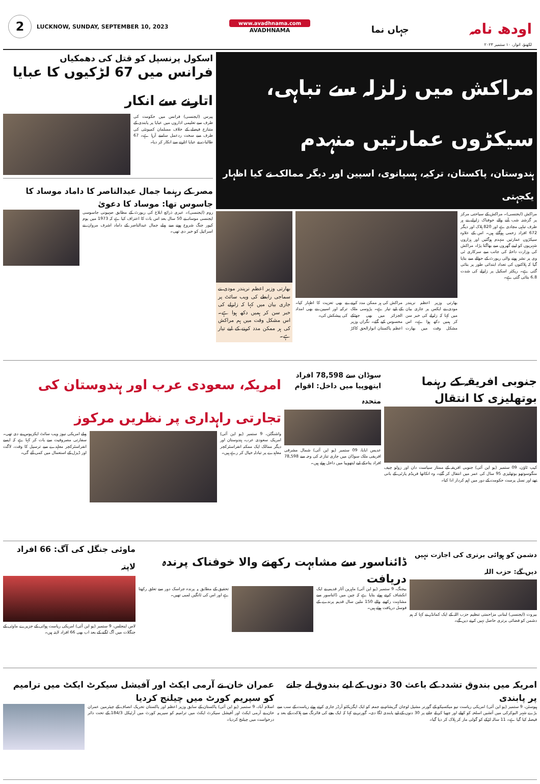2
LUCKNOW, SUNDAY, SEPTEMBER 10, 2023
www.avadhnama.com
AVADHNAMA
جہاں نما
اودھ نامہ
لکھنؤ، اتوار، ۱۰ ستمبر ۲۰۲۳
مراکش میں زلزلہ سے تباہی، سیکڑوں عمارتیں منہدم
ہندوستان، پاکستان، ترکیہ، ہسپانوی، اسپین اور دیگر ممالک نے کیا اظہار یکجہتی
مراکش (ایجنسی)۔ مراکش کے سیاحتی مرکز پر گزشتہ شب آنے والے خوفناک زلزلے نے ہر طرف تباہی مچادی ہے اور 820 ہلاک اور دیگر 672 افراد زخمی ہوگئے ہیں۔ اس کے علاوہ سیکڑوں عمارتیں منہدم ہوگئیں اور ہزاروں شہریوں کو اپنے گھروں سے بھاگنا پڑا۔ مراکش کی وزارت داخلہ کی جانب سے سرکاری ٹی وی پر نشر ہونے والی رپورٹ کے حوالے سے بتایا گیا کہ ہلاکتوں کی تعداد ابتدائی طور پر بتائی گئی ہے۔ ریکٹر اسکیل پر زلزلے کی شدت 6.8 بتائی گئی ہے۔
بھارتی وزیر اعظم نریندر مودی نے ایکس پر جاری بیان میں کہا کہ زلزلے کی خبر سن کر ہمیں دکھ ہوا ہے۔ اس مشکل وقت میں بھارت مراکش کی ہر ممکن مدد کرنے کے لیے تیار ہے۔ پڑوسی ملک الجزائر میں بھی جھٹکے محسوس کیے گئے۔ نگراں وزیر اعظم پاکستان انوارالحق کاکڑ نے بھی تعزیت کا اظہار کیا۔ ترکیہ اور اسپین نے بھی امداد کی پیشکش کی۔
بھارتی وزیر اعظم نریندر مودی نے سماجی رابطے کی ویب سائٹ پر جاری بیان میں کہا کہ زلزلے کی خبر سن کر ہمیں دکھ ہوا ہے۔ اس مشکل وقت میں ہم مراکش کی ہر ممکن مدد کرنے کے لیے تیار ہے۔
اسکول پرنسپل کو قتل کی دھمکیاں
فرانس میں 67 لڑکیوں کا عبایا اتارنے سے انکار
پیرس (ایجنسی) فرانس میں حکومت کی طرف سے تعلیمی اداروں میں عبایا پر پابندی کے متنازع فیصلے کے خلاف مسلمان کمیونٹی کی طرف سے سخت ردعمل سامنے آرہا ہے۔ 67 طالبات نے عبایا اتارنے سے انکار کر دیا۔
مصر کے رہنما جمال عبدالناصر کا داماد موساد کا جاسوس تھا: موساد کا دعویٰ
روم (ایجنسی)۔ عبری ذرائع ابلاغ کی رپورٹ کے مطابق صہیونی جاسوسی ایجنسی موساد نے 50 سال بعد اس بات کا اعتراف کیا ہے کہ 1973 میں یوم کپور جنگ شروع ہونے سے پہلے جمال عبدالناصر کے داماد اشرف مروان نے اسرائیل کو خبر دی تھی۔
جنوبی افریقہ کے رہنما بوتھلیزی کا انتقال
کیپ ٹاؤن، 09 ستمبر (یو این آئی) جنوبی افریقہ کے ممتاز سیاست دان اور زولو چیف منگوسوتھو بوتھلیزی 95 سال کی عمر میں انتقال کر گئے۔ وہ انکاتھا فریڈم پارٹی کے بانی تھے اور نسل پرست حکومت کے دور میں اہم کردار ادا کیا۔
سوڈان سے 78,598 افراد ایتھوپیا میں داخل: اقوام متحدہ
عدیس ابابا، 09 ستمبر (یو این آئی) شمال مشرقی افریقی ملک سوڈان میں جاری تنازعہ کی وجہ سے 78,598 افراد پناہ کے لیے ایتھوپیا میں داخل ہوئے ہیں۔
امریکہ، سعودی عرب اور ہندوستان کی تجارتی راہداری پر نظریں مرکوز
واشنگٹن، 9 ستمبر (یو این آئی) امریکہ، سعودی عرب، ہندوستان اور دیگر ممالک ایک ممکنہ انفراسٹرکچر معاہدے پر تبادلہ خیال کر رہے ہیں۔
پہلے امریکی نیوز ویب سائٹ ایکزیوس نے دی تھی۔ سفارتی مصروفیت سے بات کر کہا ہے کہ ایسے انفراسٹرکچر معاہدے سے ترسیل کا وقت، لاگت اور ڈیزل کے استعمال میں کمی آئے گی۔
دشمن کو ہوائی برتری کی اجازت نہیں دیں گے: حزب اللہ
بیروت (ایجنسی) لبنانی مزاحمتی تنظیم حزب اللہ کے ایک کمانڈر نے کہا کہ ہم دشمن کو فضائی برتری حاصل نہیں کرنے دیں گے۔
ڈائناسور سے مشابہت رکھنے والا خوفناک پرندہ دریافت
بیجنگ، 9 ستمبر (یو این آئی) ماہرین آثار قدیمہ نے ایک انکشاف کرتے ہوئے بتایا ہے کہ چین میں ڈائناسور سے مشابہت رکھنے والے 150 ملین سال قدیم پرندے کے فوسل دریافت ہوئے ہیں۔
تحقیق کے مطابق یہ پرندہ جراسک دور سے تعلق رکھتا ہے اور اس کی ٹانگیں لمبی تھیں۔
ماوئی جنگل کی آگ: 66 افراد لاپتہ
لاس اینجلس، 9 ستمبر (یو این آئی) امریکی ریاست ہوائی کے جزیرے ماوئی کے جنگلات میں آگ لگنے کے بعد اب بھی 66 افراد لاپتہ ہیں۔
امریکہ میں بندوق تشدد کے باعث 30 دنوں کے لیے بندوق لے جانے پر پابندی
ہیوسٹن، 9 ستمبر (یو این آئی) امریکی ریاست نیو میکسیکو کے گورنر مشیل لوجان گریشام نے جمعہ کو ایک ایگزیکٹو آرڈر جاری کرتے ہوئے ریاست کے سب سے بڑے شہر البوکرکی میں آتشیں اسلحہ کو کھلے اور چھپا کر لے جانے پر 30 دنوں کے لیے پابندی لگا دی۔ گورنر نے کہا کہ ایک بچے کی فائرنگ سے ہلاکت کے بعد یہ فیصلہ کیا گیا ہے۔ 11 سالہ لڑکے کو گولی مار کر ہلاک کر دیا گیا۔
عمران خان نے آرمی ایکٹ اور آفیشل سیکرٹ ایکٹ میں ترامیم کو سپریم کورٹ میں چیلنج کردیا
اسلام آباد، 9 ستمبر (یو این آئی) پاکستان کے سابق وزیر اعظم اور پاکستان تحریک انصاف کے چیئرمین عمران خان نے آرمی ایکٹ اور آفیشل سیکرٹ ایکٹ میں ترامیم کو سپریم کورٹ میں آرٹیکل 184/3 کے تحت دائر درخواست میں چیلنج کردیا۔